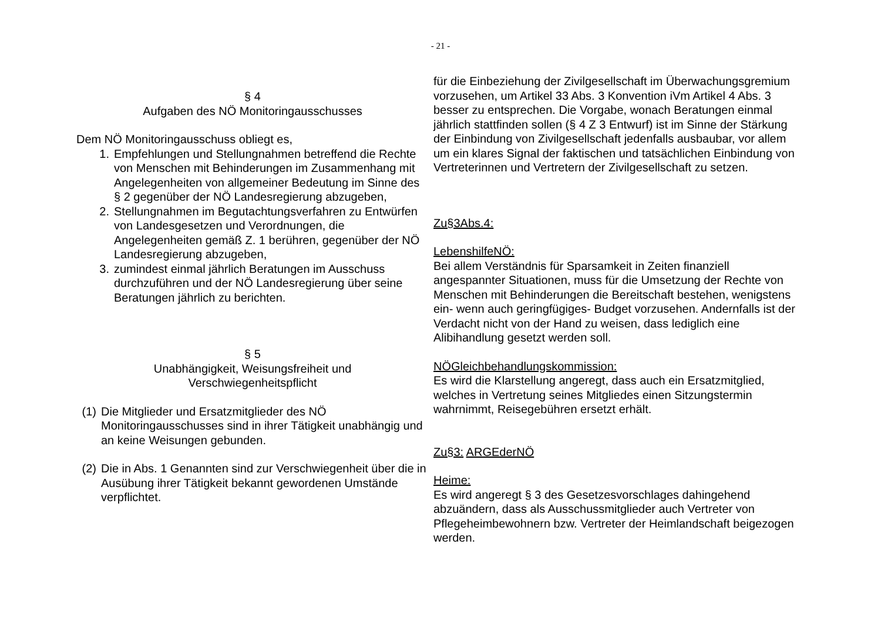- 21 -
§ 4
Aufgaben des NÖ Monitoringausschusses
Dem NÖ Monitoringausschuss obliegt es,
1. Empfehlungen und Stellungnahmen betreffend die Rechte von Menschen mit Behinderungen im Zusammenhang mit Angelegenheiten von allgemeiner Bedeutung im Sinne des § 2 gegenüber der NÖ Landesregierung abzugeben,
2. Stellungnahmen im Begutachtungsverfahren zu Entwürfen von Landesgesetzen und Verordnungen, die Angelegenheiten gemäß Z. 1 berühren, gegenüber der NÖ Landesregierung abzugeben,
3. zumindest einmal jährlich Beratungen im Ausschuss durchzuführen und der NÖ Landesregierung über seine Beratungen jährlich zu berichten.
§ 5
Unabhängigkeit, Weisungsfreiheit und
Verschwiegenheitspflicht
(1) Die Mitglieder und Ersatzmitglieder des NÖ Monitoringausschusses sind in ihrer Tätigkeit unabhängig und an keine Weisungen gebunden.
(2) Die in Abs. 1 Genannten sind zur Verschwiegenheit über die in Ausübung ihrer Tätigkeit bekannt gewordenen Umstände verpflichtet.
für die Einbeziehung der Zivilgesellschaft im Überwachungsgremium vorzusehen, um Artikel 33 Abs. 3 Konvention iVm Artikel 4 Abs. 3 besser zu entsprechen. Die Vorgabe, wonach Beratungen einmal jährlich stattfinden sollen (§ 4 Z 3 Entwurf) ist im Sinne der Stärkung der Einbindung von Zivilgesellschaft jedenfalls ausbaubar, vor allem um ein klares Signal der faktischen und tatsächlichen Einbindung von Vertreterinnen und Vertretern der Zivilgesellschaft zu setzen.
Zu§3Abs.4:
LebenshilfeNÖ:
Bei allem Verständnis für Sparsamkeit in Zeiten finanziell angespannter Situationen, muss für die Umsetzung der Rechte von Menschen mit Behinderungen die Bereitschaft bestehen, wenigstens ein- wenn auch geringfügiges- Budget vorzusehen. Andernfalls ist der Verdacht nicht von der Hand zu weisen, dass lediglich eine Alibihandlung gesetzt werden soll.
NÖGleichbehandlungskommission:
Es wird die Klarstellung angeregt, dass auch ein Ersatzmitglied, welches in Vertretung seines Mitgliedes einen Sitzungstermin wahrnimmt, Reisegebühren ersetzt erhält.
Zu§3: ARGEderNÖ
Heime:
Es wird angeregt § 3 des Gesetzesvorschlages dahingehend abzuändern, dass als Ausschussmitglieder auch Vertreter von Pflegeheimbewohnern bzw. Vertreter der Heimlandschaft beigezogen werden.